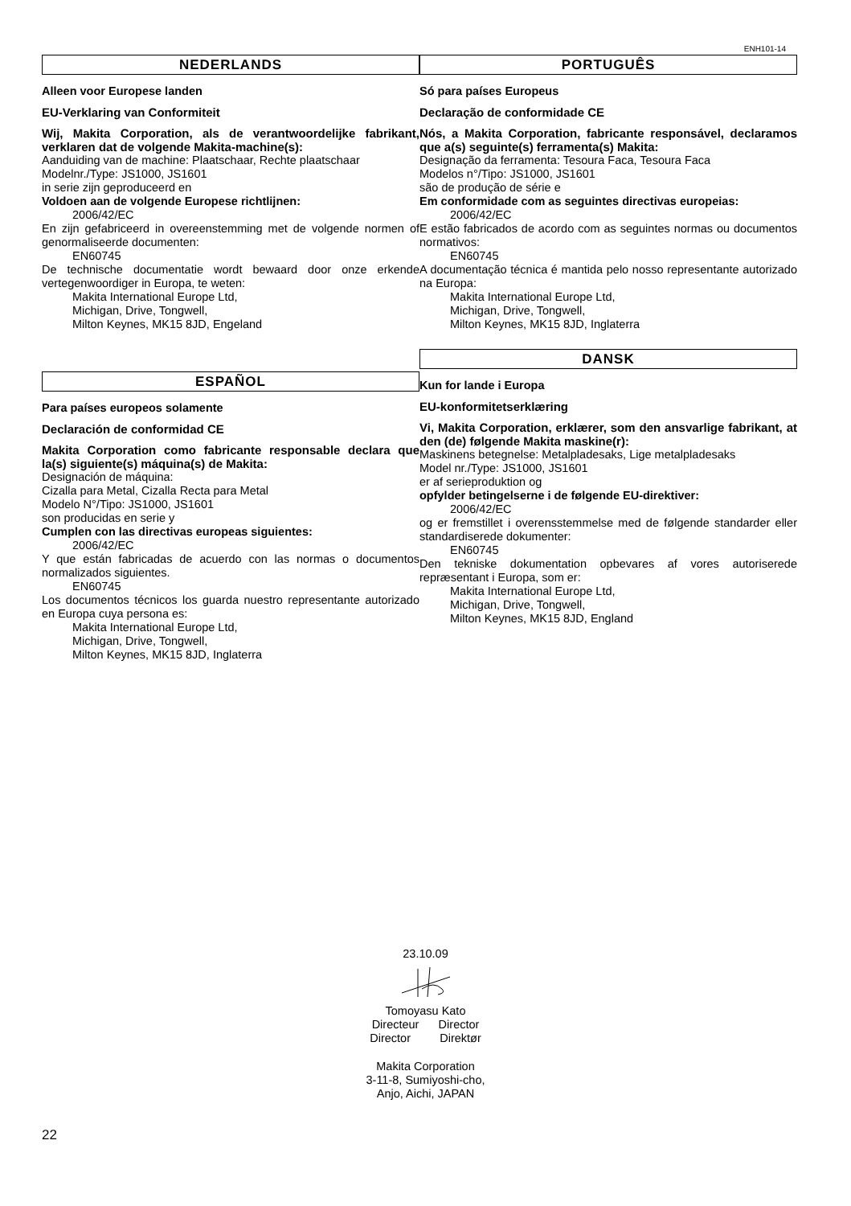ENH101-14
NEDERLANDS
Alleen voor Europese landen
EU-Verklaring van Conformiteit
Wij, Makita Corporation, als de verantwoordelijke fabrikant, verklaren dat de volgende Makita-machine(s):
Aanduiding van de machine: Plaatschaar, Rechte plaatschaar
Modelnr./Type: JS1000, JS1601
in serie zijn geproduceerd en
Voldoen aan de volgende Europese richtlijnen:
2006/42/EC
En zijn gefabriceerd in overeenstemming met de volgende normen of genormaliseerde documenten:
EN60745
De technische documentatie wordt bewaard door onze erkende vertegenwoordiger in Europa, te weten:
Makita International Europe Ltd,
Michigan, Drive, Tongwell,
Milton Keynes, MK15 8JD, Engeland
ESPAÑOL
Para países europeos solamente
Declaración de conformidad CE
Makita Corporation como fabricante responsable declara que la(s) siguiente(s) máquina(s) de Makita:
Designación de máquina:
Cizalla para Metal, Cizalla Recta para Metal
Modelo N°/Tipo: JS1000, JS1601
son producidas en serie y
Cumplen con las directivas europeas siguientes:
2006/42/EC
Y que están fabricadas de acuerdo con las normas o documentos normalizados siguientes.
EN60745
Los documentos técnicos los guarda nuestro representante autorizado en Europa cuya persona es:
Makita International Europe Ltd,
Michigan, Drive, Tongwell,
Milton Keynes, MK15 8JD, Inglaterra
PORTUGUÊS
Só para países Europeus
Declaração de conformidade CE
Nós, a Makita Corporation, fabricante responsável, declaramos que a(s) seguinte(s) ferramenta(s) Makita:
Designação da ferramenta: Tesoura Faca, Tesoura Faca
Modelos n°/Tipo: JS1000, JS1601
são de produção de série e
Em conformidade com as seguintes directivas europeias:
2006/42/EC
E estão fabricados de acordo com as seguintes normas ou documentos normativos:
EN60745
A documentação técnica é mantida pelo nosso representante autorizado na Europa:
Makita International Europe Ltd,
Michigan, Drive, Tongwell,
Milton Keynes, MK15 8JD, Inglaterra
DANSK
Kun for lande i Europa
EU-konformitetserklæring
Vi, Makita Corporation, erklærer, som den ansvarlige fabrikant, at den (de) følgende Makita maskine(r):
Maskinens betegnelse: Metalpladesaks, Lige metalpladesaks
Model nr./Type: JS1000, JS1601
er af serieproduktion og
opfylder betingelserne i de følgende EU-direktiver:
2006/42/EC
og er fremstillet i overensstemmelse med de følgende standarder eller standardiserede dokumenter:
EN60745
Den tekniske dokumentation opbevares af vores autoriserede repræsentant i Europa, som er:
Makita International Europe Ltd,
Michigan, Drive, Tongwell,
Milton Keynes, MK15 8JD, England
23.10.09
Tomoyasu Kato
Directeur Director
Director Direktør
Makita Corporation
3-11-8, Sumiyoshi-cho,
Anjo, Aichi, JAPAN
22